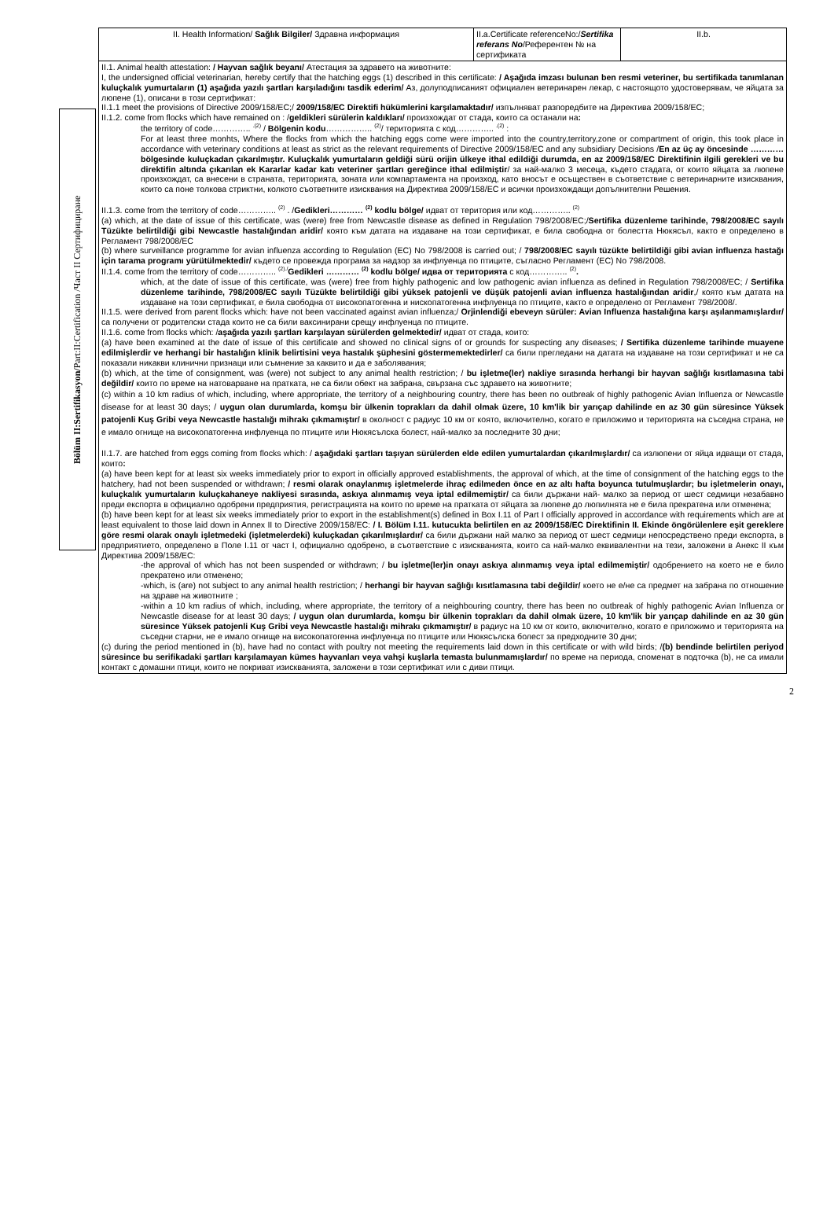Bölüm II:Sertifikasyon/Part:II:Certification /Част II Сертифициране
| II. Health Information/ Sağlık Bilgiler/ Здравна информация | II.a.Certificate referenceNo:/ Sertifika referans No /Референтен № на сертификата | II.b. |
| II.1. Animal health attestation: / Hayvan sağlık beyanı/ Атестация за здравето на животните: I, the undersigned official veterinarian, hereby certify that the hatching eggs (1) described in this certificate: / Aşağıda imzası bulunan ben resmi veteriner, bu sertifikada tanımlanan kuluçkalık yumurtaların (1) aşağıda yazılı şartları karşıladığını tasdik ederim/ Аз, долуподписаният официален ветеринарен лекар, с настоящото удостоверявам, че яйцата за люпене (1), описани в този сертификат: II.1.1 meet the provisions of Directive 2009/158/EC;/ 2009/158/EC Direktifi hükümlerini karşılamaktadır/ изпълняват разпоредбите на Директива 2009/158/EC; II.1.2. come from flocks which have remained on : / geldikleri sürülerin kaldıkları/ произхождат от стада, които са останали на : the territory of code………….. <sup>.(2)</sup> / Bölgenin kodu …………….. <sup>(2)</sup>/ територията с код………….. <sup>.(2)</sup> : For at least three monhts, Where the flocks from which the hatching eggs come were imported into the country,territory,zone or compartment of origin, this took place in accordance with veterinary conditions at least as strict as the relevant requirements of Directive 2009/158/EC and any subsidiary Decisions / En az üç ay öncesinde ………… bölgesinde kuluçkadan çıkarılmıştır. Kuluçkalık yumurtaların geldiği sürü orijin ülkeye ithal edildiği durumda, en az 2009/158/EC Direktifinin ilgili gerekleri ve bu direktifin altında çıkarılan ek Kararlar kadar katı veteriner şartları gereğince ithal edilmiştir / за най-малко 3 месеца, където стадата, от които яйцата за люпене произхождат, са внесени в страната, територията, зоната или компартамента на произход, като вносът е осъществен в съответствие с ветеринарните изисквания, които са поне толкова стриктни, колкото съответните изисквания на Директива 2009/158/ЕС и всички произхождащи допълнителни Решения. II.1.3. come from the territory of code………….. <sup>(2)</sup> . / Gedikleri………… <sup>(2)</sup> kodlu bölge/ идват от територия или код………….. <sup>(2)</sup> (a) which, at the date of issue of this certificate, was (were) free from Newcastle disease as defined in Regulation 798/2008/EC;/ Sertifika düzenleme tarihinde, 798/2008/EC sayılı Tüzükte belirtildiği gibi Newcastle hastalığından aridir/ която към датата на издаване на този сертификат, е била свободна от болестта Нюкясъл, както е определено в Регламент 798/2008/EC (b) where surveillance programme for avian influenza according to Regulation (EC) No 798/2008 is carried out; / 798/2008/EC sayılı tüzükte belirtildiği gibi avian influenza hastağı için tarama programı yürütülmektedir/ където се провежда програма за надзор за инфлуенца по птиците, съгласно Регламент (ЕС) No 798/2008. II.1.4. come from the territory of code………….. <sup>(2)./</sup> Gedikleri ………… <sup>(2)</sup> kodlu bölge/ идва от територията с код………….. <sup>(2)</sup> . which, at the date of issue of this certificate, was (were) free from highly pathogenic and low pathogenic avian influenza as defined in Regulation 798/2008/EC; / Sertifika düzenleme tarihinde, 798/2008/EC sayılı Tüzükte belirtildiği gibi yüksek patojenli ve düşük patojenli avian influenza hastalığından aridir ,/ която към датата на издаване на този сертификат, е била свободна от високопатогенна и нископатогенна инфлуенца по птиците, както е определено от Регламент 798/2008/. II.1.5. were derived from parent flocks which: have not been vaccinated against avian influenza;/ Orjinlendiği ebeveyn sürüler: Avian Influenza hastalığına karşı aşılanmamışlardır/ са получени от родителски стада които не са били ваксинирани срещу инфлуенца по птиците. II.1.6. come from flocks which: / aşağıda yazılı şartları karşılayan sürülerden gelmektedir/ идват от стада, които: (a) have been examined at the date of issue of this certificate and showed no clinical signs of or grounds for suspecting any diseases; / Sertifika düzenleme tarihinde muayene edilmişlerdir ve herhangi bir hastalığın klinik belirtisini veya hastalık şüphesini göstermemektedirler/ са били прегледани на датата на издаване на този сертификат и не са показали никакви клинични признаци или съмнение за каквито и да е заболявания; (b) which, at the time of consignment, was (were) not subject to any animal health restriction; / bu işletme(ler) nakliye sırasında herhangi bir hayvan sağlığı kısıtlamasına tabi değildir/ които по време на натоварване на пратката, не са били обект на забрана, свързана със здравето на животните; (c) within a 10 km radius of which, including, where appropriate, the territory of a neighbouring country, there has been no outbreak of highly pathogenic Avian Influenza or Newcastle disease for at least 30 days; / uygun olan durumlarda, komşu bir ülkenin toprakları da dahil olmak üzere, 10 km'lik bir yarıçap dahilinde en az 30 gün süresince Yüksek patojenli Kuş Gribi veya Newcastle hastalığı mihrakı çıkmamıştır/ в околност с радиус 10 км от която, включително, когато е приложимо и територията на съседна страна, не е имало огнище на високопатогенна инфлуенца по птиците или Нюкясълска болест, най-малко за последните 30 дни; II.1.7. are hatched from eggs coming from flocks which: / aşağıdaki şartları taşıyan sürülerden elde edilen yumurtalardan çıkarılmışlardır/ са излюпени от яйца идващи от стада, които : (a) have been kept for at least six weeks immediately prior to export in officially approved establishments, the approval of which, at the time of consignment of the hatching eggs to the hatchery, had not been suspended or withdrawn; / resmi olarak onaylanmış işletmelerde ihraç edilmeden önce en az altı hafta boyunca tutulmuşlardır; bu işletmelerin onayı, kuluçkalık yumurtaların kuluçkahaneye nakliyesi sırasında, askıya alınmamış veya iptal edilmemiştir/ са били държани най- малко за период от шест седмици незабавно преди експорта в официално одобрени предприятия, регистрацията на които по време на пратката от яйцата за люпене до люпилнята не е била прекратена или отменена; (b) have been kept for at least six weeks immediately prior to export in the establishment(s) defined in Box I.11 of Part I officially approved in accordance with requirements which are at least equivalent to those laid down in Annex II to Directive 2009/158/EC: / I. Bölüm I.11. kutucukta belirtilen en az 2009/158/EC Direktifinin II. Ekinde öngörülenlere eşit gereklere göre resmi olarak onaylı işletmedeki (işletmelerdeki) kuluçkadan çıkarılmışlardır/ са били държани най малко за период от шест седмици непосредствено преди експорта, в предприятието, определено в Поле I.11 от част I, официално одобрено, в съответствие с изискванията, които са най-малко еквивалентни на тези, заложени в Анекс II към Директива 2009/158/ЕС: -the approval of which has not been suspended or withdrawn; / bu işletme(ler)in onayı askıya alınmamış veya iptal edilmemiştir/ одобрението на което не е било прекратено или отменено; -which, is (are) not subject to any animal health restriction; / herhangi bir hayvan sağlığı kısıtlamasına tabi değildir/ което не е/не са предмет на забрана по отношение на здраве на животните ; -within a 10 km radius of which, including, where appropriate, the territory of a neighbouring country, there has been no outbreak of highly pathogenic Avian Influenza or Newcastle disease for at least 30 days; / uygun olan durumlarda, komşu bir ülkenin toprakları da dahil olmak üzere, 10 km'lik bir yarıçap dahilinde en az 30 gün süresince Yüksek patojenli Kuş Gribi veya Newcastle hastalığı mihrakı çıkmamıştır/ в радиус на 10 км от които, включително, когато е приложимо и територията на съседни старни, не е имало огнище на високопатогенна инфлуенца по птиците или Нюкясълска болест за предходните 30 дни; (c) during the period mentioned in (b), have had no contact with poultry not meeting the requirements laid down in this certificate or with wild birds; / (b) bendinde belirtilen periyod süresince bu serifikadaki şartları karşılamayan kümes hayvanları veya vahşi kuşlarla temasta bulunmamışlardır/ по време на периода, споменат в подточка (b), не са имали контакт с домашни птици, които не покриват изискванията, заложени в този сертификат или с диви птици. | | |
2